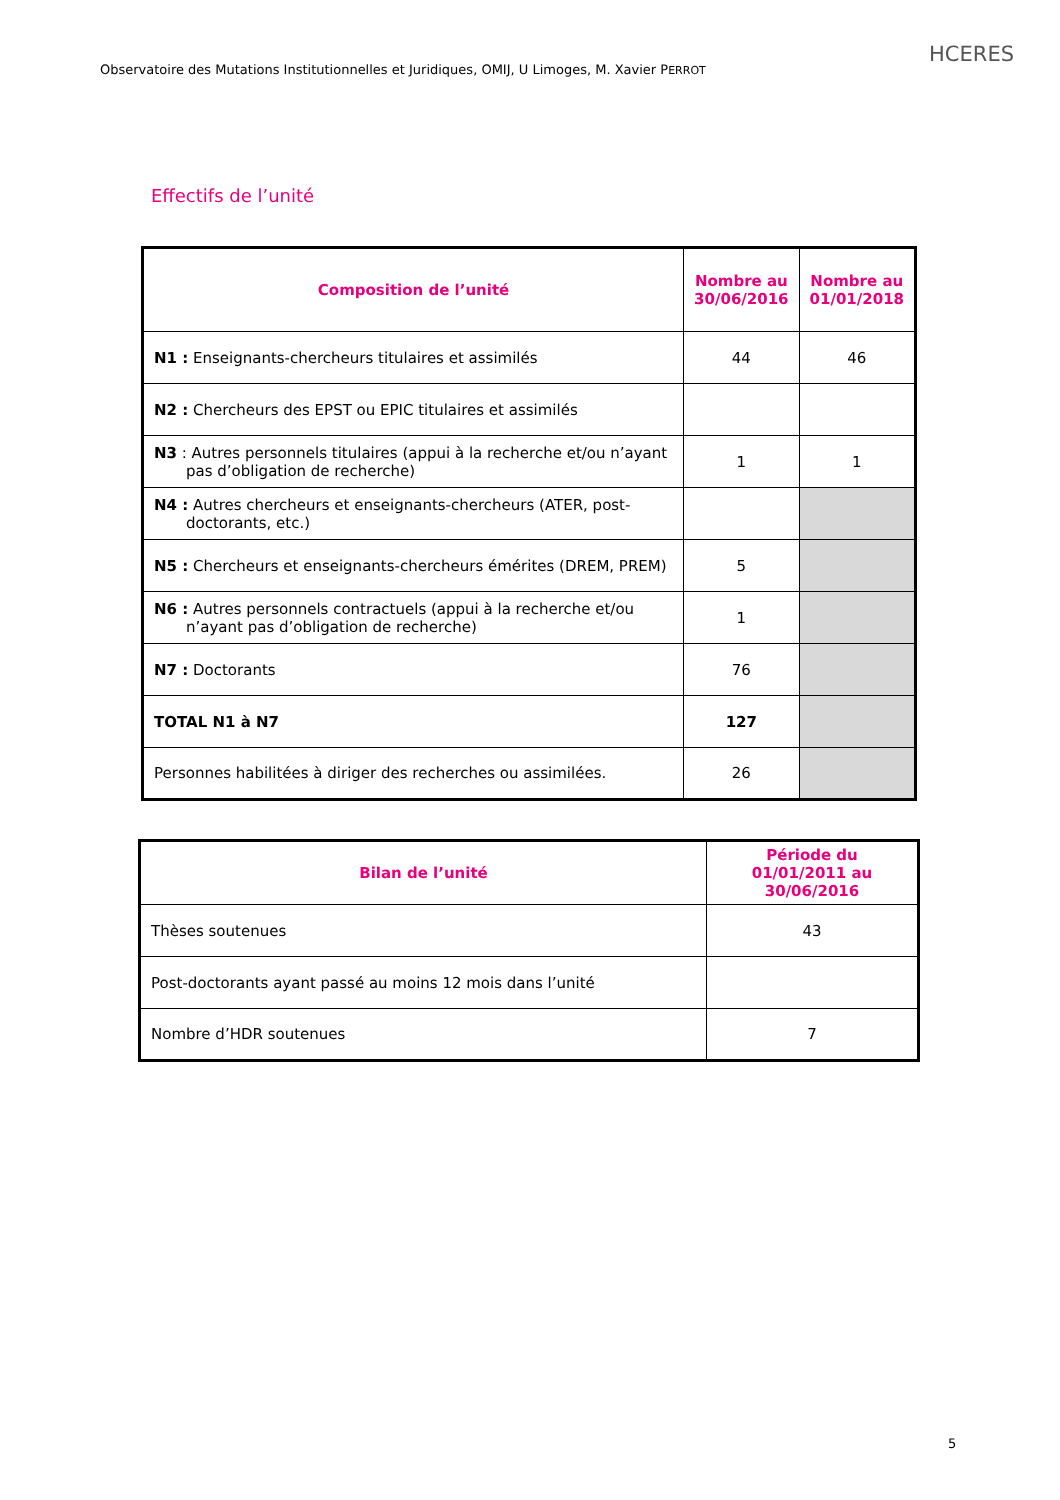Observatoire des Mutations Institutionnelles et Juridiques, OMIJ, U Limoges, M. Xavier PERROT
HCERES
Effectifs de l’unité
| Composition de l’unité | Nombre au 30/06/2016 | Nombre au 01/01/2018 |
| --- | --- | --- |
| N1 : Enseignants-chercheurs titulaires et assimilés | 44 | 46 |
| N2 : Chercheurs des EPST ou EPIC titulaires et assimilés | | |
| N3 : Autres personnels titulaires (appui à la recherche et/ou n’ayant pas d’obligation de recherche) | 1 | 1 |
| N4 : Autres chercheurs et enseignants-chercheurs (ATER, post-doctorants, etc.) | | |
| N5 : Chercheurs et enseignants-chercheurs émérites (DREM, PREM) | 5 | |
| N6 : Autres personnels contractuels (appui à la recherche et/ou n’ayant pas d’obligation de recherche) | 1 | |
| N7 : Doctorants | 76 | |
| TOTAL N1 à N7 | 127 | |
| Personnes habilitées à diriger des recherches ou assimilées. | 26 | |
| Bilan de l’unité | Période du 01/01/2011 au 30/06/2016 |
| --- | --- |
| Thèses soutenues | 43 |
| Post-doctorants ayant passé au moins 12 mois dans l’unité | |
| Nombre d’HDR soutenues | 7 |
5